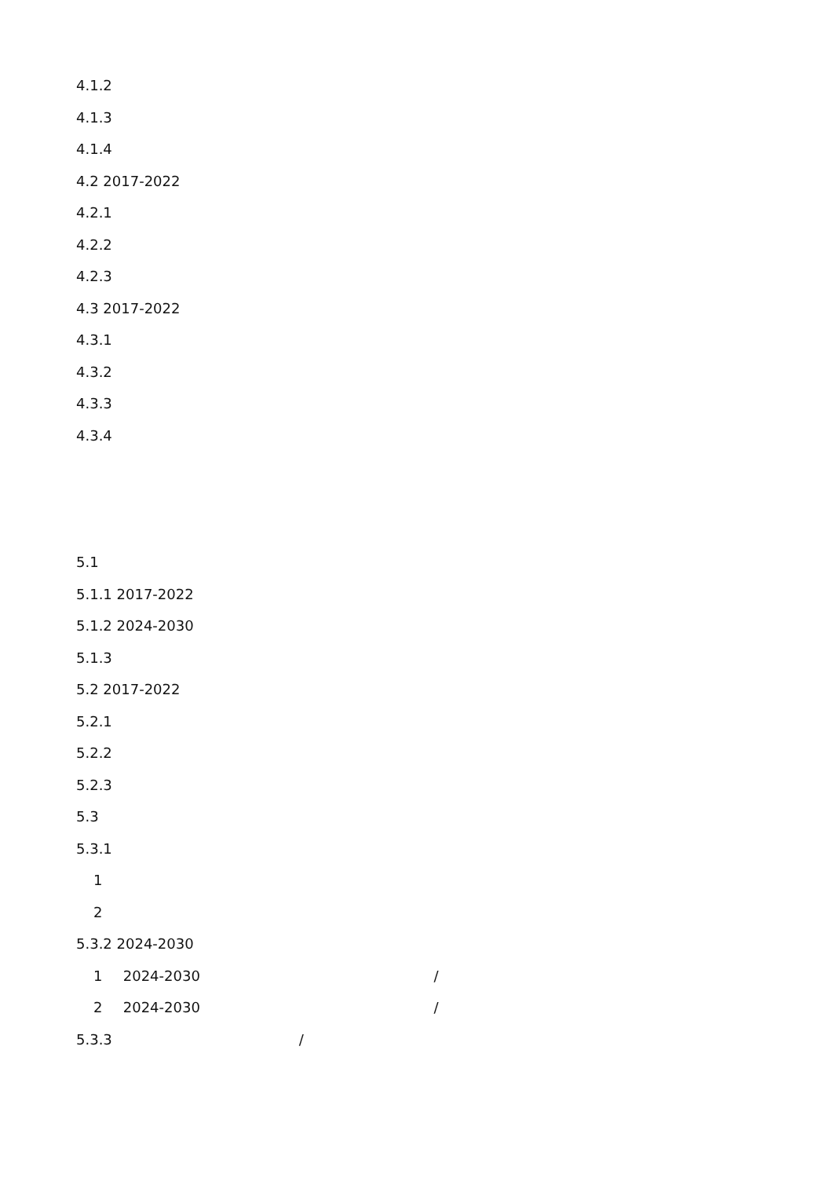4.1.2
4.1.3
4.1.4
4.2 2017-2022
4.2.1
4.2.2
4.2.3
4.3 2017-2022
4.3.1
4.3.2
4.3.3
4.3.4
5.1
5.1.1 2017-2022
5.1.2 2024-2030
5.1.3
5.2 2017-2022
5.2.1
5.2.2
5.2.3
5.3
5.3.1
1
2
5.3.2 2024-2030
1 2024-2030 /
2 2024-2030 /
5.3.3 /